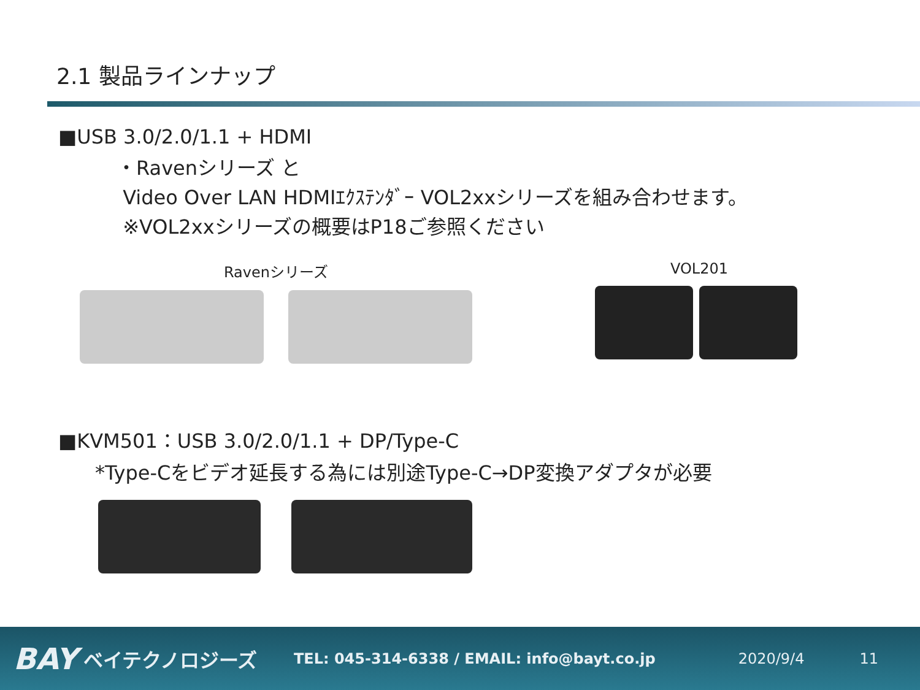2.1 製品ラインナップ
■USB 3.0/2.0/1.1 + HDMI
・Ravenシリーズ と
Video Over LAN HDMIｴｸｽﾃﾝﾀﾞｰ VOL2xxシリーズを組み合わせます。
※VOL2xxシリーズの概要はP18ご参照ください
Ravenシリーズ VOL201
■KVM501：USB 3.0/2.0/1.1 + DP/Type-C
*Type-Cをビデオ延長する為には別途Type-C→DP変換アダプタが必要
BAY ベイテクノロジーズ TEL: 045-314-6338 / EMAIL: info@bayt.co.jp 2020/9/4 11